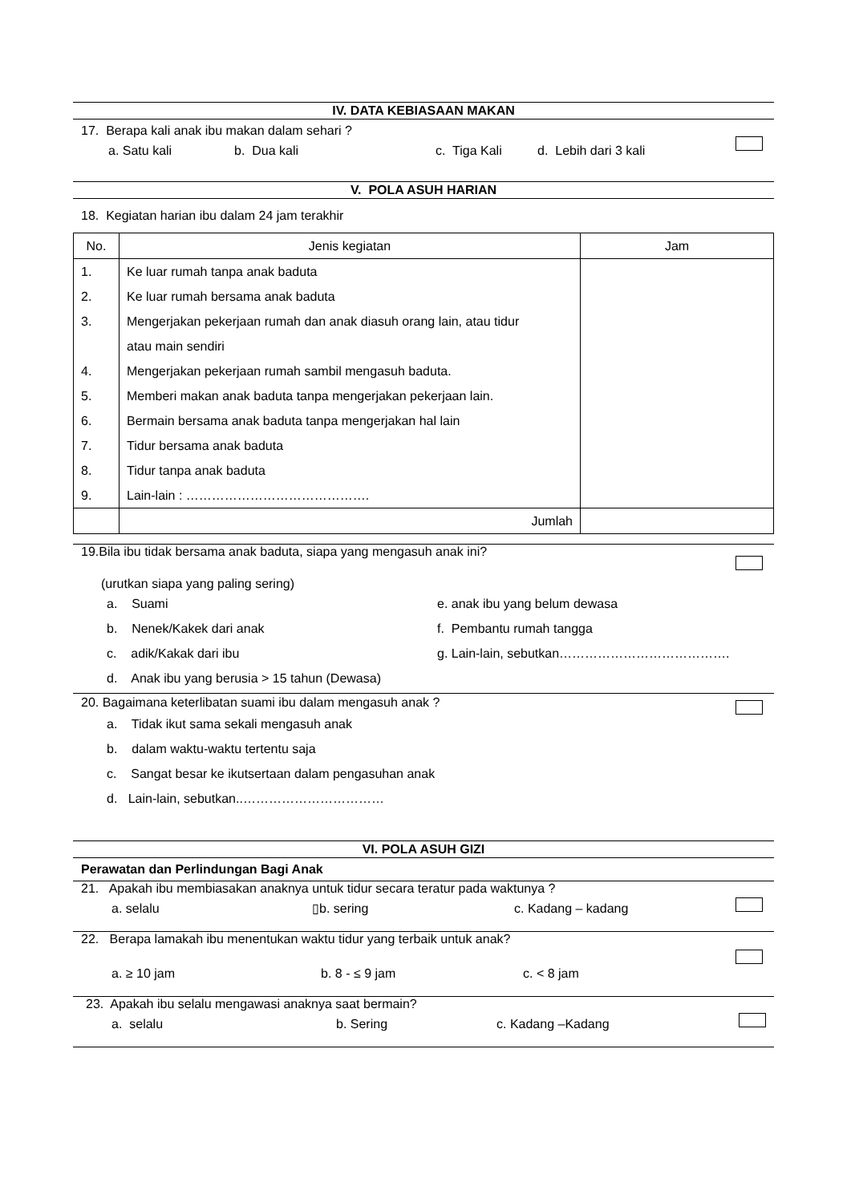IV. DATA KEBIASAAN MAKAN
17. Berapa kali anak ibu makan dalam sehari ?
a. Satu kali b. Dua kali c. Tiga Kali d. Lebih dari 3 kali
V. POLA ASUH HARIAN
18. Kegiatan harian ibu dalam 24 jam terakhir
| No. | Jenis kegiatan | Jam |
| --- | --- | --- |
| 1. 2. 3. 4. 5. 6. 7. 8. 9. | Ke luar rumah tanpa anak baduta Ke luar rumah bersama anak baduta Mengerjakan pekerjaan rumah dan anak diasuh orang lain, atau tidur atau main sendiri Mengerjakan pekerjaan rumah sambil mengasuh baduta. Memberi makan anak baduta tanpa mengerjakan pekerjaan lain. Bermain bersama anak baduta tanpa mengerjakan hal lain Tidur bersama anak baduta Tidur tanpa anak baduta Lain-lain : ……………………………………. | |
| | Jumlah | |
19.Bila ibu tidak bersama anak baduta, siapa yang mengasuh anak ini?
(urutkan siapa yang paling sering)
a. Suami
b. Nenek/Kakek dari anak
c. adik/Kakak dari ibu
d. Anak ibu yang berusia > 15 tahun (Dewasa)
e. anak ibu yang belum dewasa
f. Pembantu rumah tangga
g. Lain-lain, sebutkan………………………………….
20. Bagaimana keterlibatan suami ibu dalam mengasuh anak ?
a. Tidak ikut sama sekali mengasuh anak
b. dalam waktu-waktu tertentu saja
c. Sangat besar ke ikutsertaan dalam pengasuhan anak
d. Lain-lain, sebutkan..……………………………
VI. POLA ASUH GIZI
Perawatan dan Perlindungan Bagi Anak
21. Apakah ibu membiasakan anaknya untuk tidur secara teratur pada waktunya ?
a. selalu ▯b. sering c. Kadang – kadang
22. Berapa lamakah ibu menentukan waktu tidur yang terbaik untuk anak?
a. ≥ 10 jam b. 8 - ≤ 9 jam c. < 8 jam
23. Apakah ibu selalu mengawasi anaknya saat bermain?
a. selalu b. Sering c. Kadang –Kadang